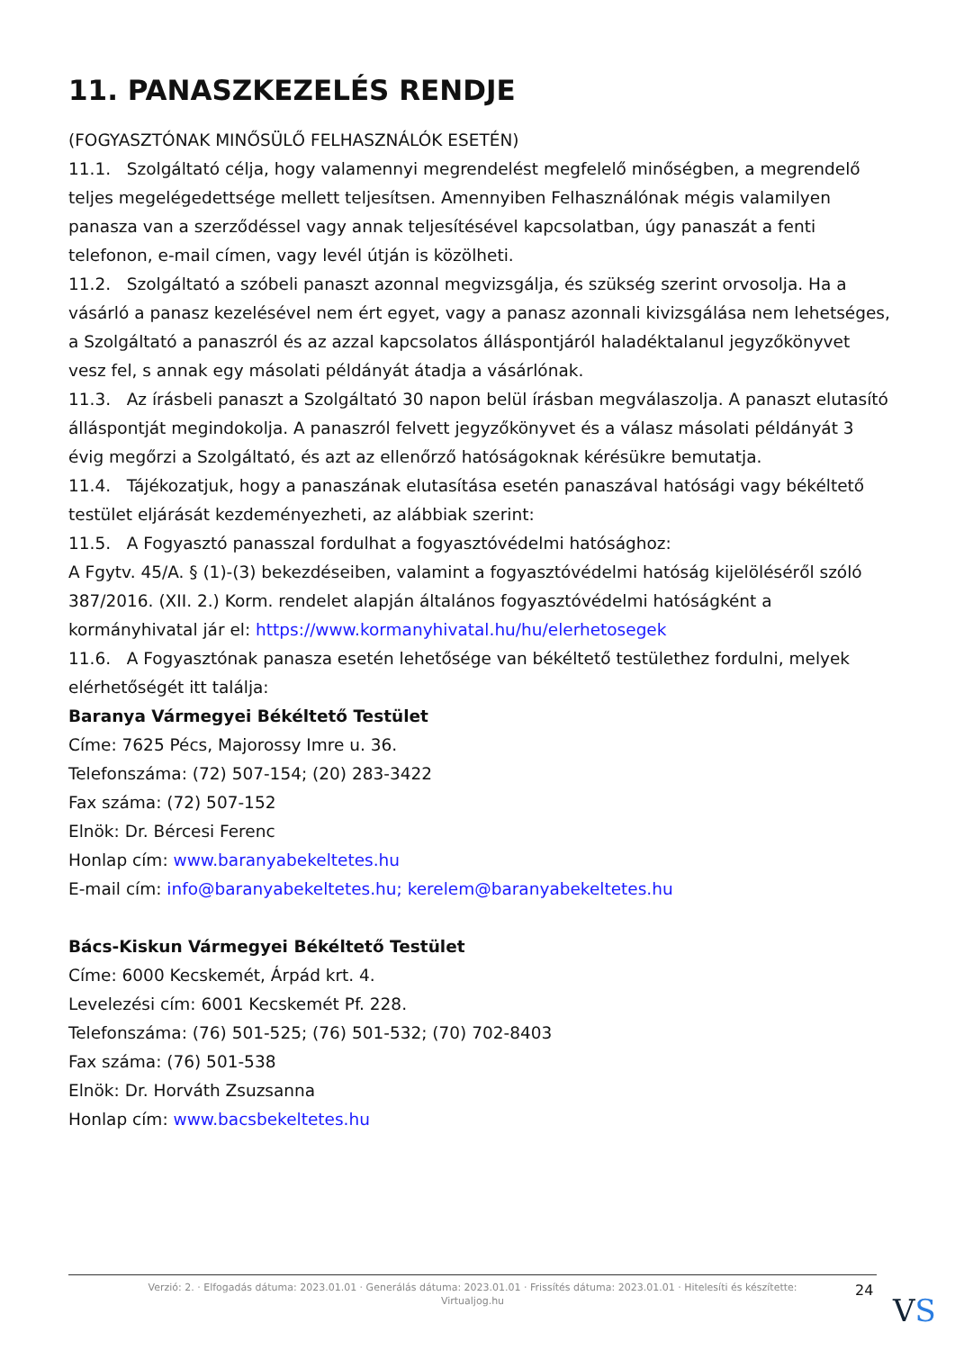11. PANASZKEZELÉS RENDJE
(FOGYASZTÓNAK MINŐSÜLŐ FELHASZNÁLÓK ESETÉN)
11.1. Szolgáltató célja, hogy valamennyi megrendelést megfelelő minőségben, a megrendelő teljes megelégedettsége mellett teljesítsen. Amennyiben Felhasználónak mégis valamilyen panasza van a szerződéssel vagy annak teljesítésével kapcsolatban, úgy panaszát a fenti telefonon, e-mail címen, vagy levél útján is közölheti.
11.2. Szolgáltató a szóbeli panaszt azonnal megvizsgálja, és szükség szerint orvosolja. Ha a vásárló a panasz kezelésével nem ért egyet, vagy a panasz azonnali kivizsgálása nem lehetséges, a Szolgáltató a panaszról és az azzal kapcsolatos álláspontjáról haladéktalanul jegyzőkönyvet vesz fel, s annak egy másolati példányát átadja a vásárlónak.
11.3. Az írásbeli panaszt a Szolgáltató 30 napon belül írásban megválaszolja. A panaszt elutasító álláspontját megindokolja. A panaszról felvett jegyzőkönyvet és a válasz másolati példányát 3 évig megőrzi a Szolgáltató, és azt az ellenőrző hatóságoknak kérésükre bemutatja.
11.4. Tájékozatjuk, hogy a panaszának elutasítása esetén panaszával hatósági vagy békéltető testület eljárását kezdeményezheti, az alábbiak szerint:
11.5. A Fogyasztó panasszal fordulhat a fogyasztóvédelmi hatósághoz:
A Fgytv. 45/A. § (1)-(3) bekezdéseiben, valamint a fogyasztóvédelmi hatóság kijelöléséről szóló 387/2016. (XII. 2.) Korm. rendelet alapján általános fogyasztóvédelmi hatóságként a kormányhivatal jár el: https://www.kormanyhivatal.hu/hu/elerhetosegek
11.6. A Fogyasztónak panasza esetén lehetősége van békéltető testülethez fordulni, melyek elérhetőségét itt találja:
Baranya Vármegyei Békéltető Testület
Címe: 7625 Pécs, Majorossy Imre u. 36.
Telefonszáma: (72) 507-154; (20) 283-3422
Fax száma: (72) 507-152
Elnök: Dr. Bércesi Ferenc
Honlap cím: www.baranyabekeltetes.hu
E-mail cím: info@baranyabekeltetes.hu; kerelem@baranyabekeltetes.hu
Bács-Kiskun Vármegyei Békéltető Testület
Címe: 6000 Kecskemét, Árpád krt. 4.
Levelezési cím: 6001 Kecskemét Pf. 228.
Telefonszáma: (76) 501-525; (76) 501-532; (70) 702-8403
Fax száma: (76) 501-538
Elnök: Dr. Horváth Zsuzsanna
Honlap cím: www.bacsbekeltetes.hu
Verzió: 2. · Elfogadás dátuma: 2023.01.01 · Generálás dátuma: 2023.01.01 · Frissítés dátuma: 2023.01.01 · Hitelesíti és készítette:
Virtualjog.hu
24
VS